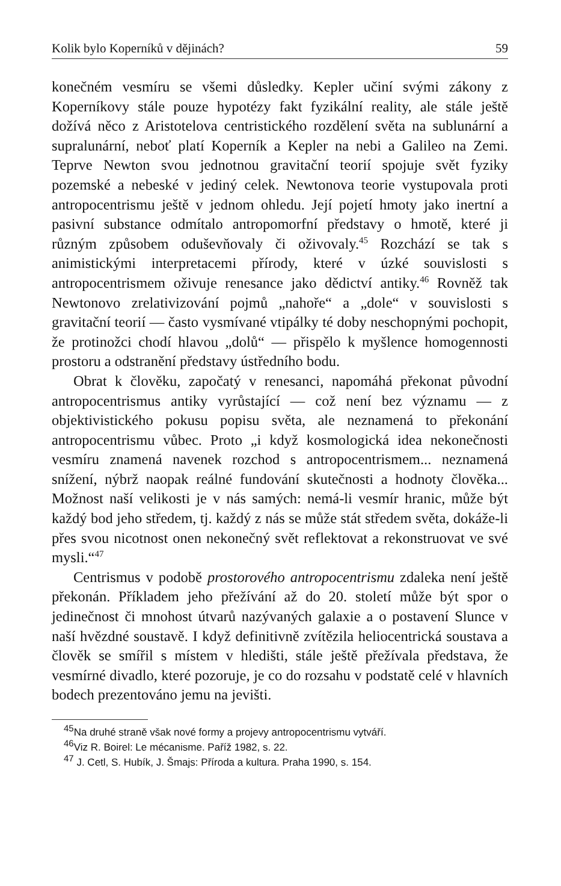Kolik bylo Koperníků v dějinách? 59
konečném vesmíru se všemi důsledky. Kepler učiní svými zákony z Koperníkovy stále pouze hypotézy fakt fyzikální reality, ale stále ještě dožívá něco z Aristotelova centristického rozdělení světa na sublunární a supralunární, neboť platí Koperník a Kepler na nebi a Galileo na Zemi. Teprve Newton svou jednotnou gravitační teorií spojuje svět fyziky pozemské a nebeské v jediný celek. Newtonova teorie vystupovala proti antropocentrismu ještě v jednom ohledu. Její pojetí hmoty jako inertní a pasivní substance odmítalo antropomorfní představy o hmotě, které ji různým způsobem oduševňovaly či oživovaly.<sup>45</sup> Rozchází se tak s animistickými interpretacemi přírody, které v úzké souvislosti s antropocentrismem oživuje renesance jako dědictví antiky.<sup>46</sup> Rovněž tak Newtonovo zrelativizování pojmů „nahoře“ a „dole“ v souvislosti s gravitační teorií — často vysmívané vtipálky té doby neschopnými pochopit, že protinožci chodí hlavou „dolů“ — přispělo k myšlence homogennosti prostoru a odstranění představy ústředního bodu.
Obrat k člověku, započatý v renesanci, napomáhá překonat původní antropocentrismus antiky vyrůstající — což není bez významu — z objektivistického pokusu popisu světa, ale neznamená to překonání antropocentrismu vůbec. Proto „i když kosmologická idea nekonečnosti vesmíru znamená navenek rozchod s antropocentrismem... neznamená snížení, nýbrž naopak reálné fundování skutečnosti a hodnoty člověka... Možnost naší velikosti je v nás samých: nemá-li vesmír hranic, může být každý bod jeho středem, tj. každý z nás se může stát středem světa, dokáže-li přes svou nicotnost onen nekonečný svět reflektovat a rekonstruovat ve své mysli.“<sup>47</sup>
Centrismus v podobě prostorového antropocentrismu zdaleka není ještě překonán. Příkladem jeho přežívání až do 20. století může být spor o jedinečnost či mnohost útvarů nazývaných galaxie a o postavení Slunce v naší hvězdné soustavě. I když definitivně zvítězila heliocentrická soustava a člověk se smířil s místem v hledišti, stále ještě přežívala představa, že vesmírné divadlo, které pozoruje, je co do rozsahu v podstatě celé v hlavních bodech prezentováno jemu na jevišti.
<sup>45</sup>Na druhé straně však nové formy a projevy antropocentrismu vytváří.
<sup>46</sup> Viz R. Boirel: Le mécanisme. Paříž 1982, s. 22.
<sup>47</sup> J. Cetl, S. Hubík, J. Šmajs: Příroda a kultura. Praha 1990, s. 154.